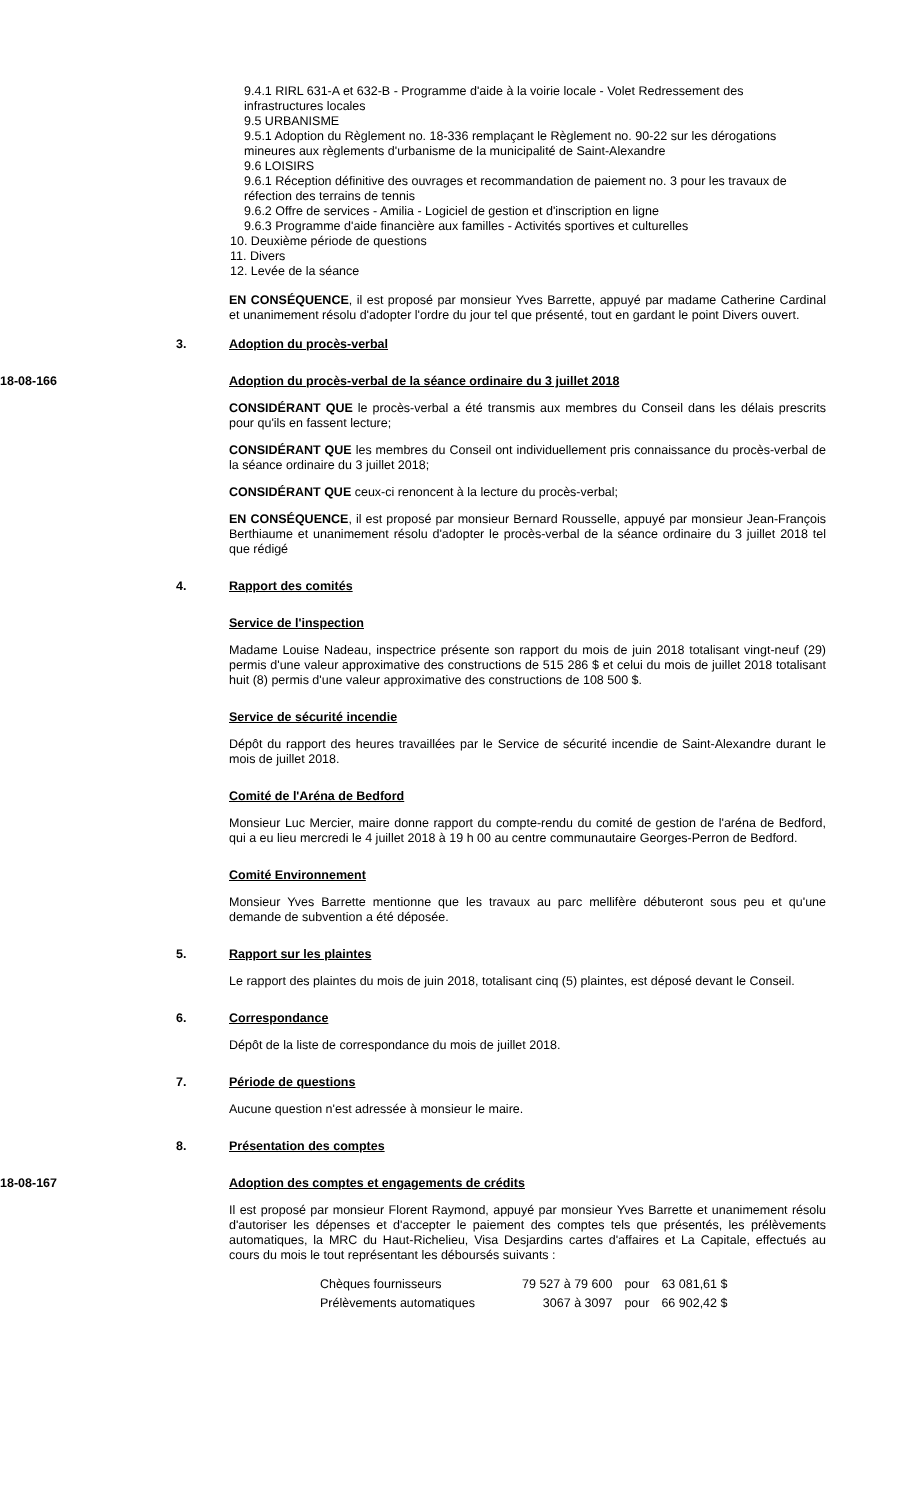9.4.1 RIRL 631-A et 632-B - Programme d'aide à la voirie locale - Volet Redressement des infrastructures locales
9.5 URBANISME
9.5.1 Adoption du Règlement no. 18-336 remplaçant le Règlement no. 90-22 sur les dérogations mineures aux règlements d'urbanisme de la municipalité de Saint-Alexandre
9.6 LOISIRS
9.6.1 Réception définitive des ouvrages et recommandation de paiement no. 3 pour les travaux de réfection des terrains de tennis
9.6.2 Offre de services - Amilia - Logiciel de gestion et d'inscription en ligne
9.6.3 Programme d'aide financière aux familles - Activités sportives et culturelles
10. Deuxième période de questions
11. Divers
12. Levée de la séance
EN CONSÉQUENCE, il est proposé par monsieur Yves Barrette, appuyé par madame Catherine Cardinal et unanimement résolu d'adopter l'ordre du jour tel que présenté, tout en gardant le point Divers ouvert.
3. Adoption du procès-verbal
18-08-166 Adoption du procès-verbal de la séance ordinaire du 3 juillet 2018
CONSIDÉRANT QUE le procès-verbal a été transmis aux membres du Conseil dans les délais prescrits pour qu'ils en fassent lecture;
CONSIDÉRANT QUE les membres du Conseil ont individuellement pris connaissance du procès-verbal de la séance ordinaire du 3 juillet 2018;
CONSIDÉRANT QUE ceux-ci renoncent à la lecture du procès-verbal;
EN CONSÉQUENCE, il est proposé par monsieur Bernard Rousselle, appuyé par monsieur Jean-François Berthiaume et unanimement résolu d'adopter le procès-verbal de la séance ordinaire du 3 juillet 2018 tel que rédigé
4. Rapport des comités
Service de l'inspection
Madame Louise Nadeau, inspectrice présente son rapport du mois de juin 2018 totalisant vingt-neuf (29) permis d'une valeur approximative des constructions de 515 286 $ et celui du mois de juillet 2018 totalisant huit (8) permis d'une valeur approximative des constructions de 108 500 $.
Service de sécurité incendie
Dépôt du rapport des heures travaillées par le Service de sécurité incendie de Saint-Alexandre durant le mois de juillet 2018.
Comité de l'Aréna de Bedford
Monsieur Luc Mercier, maire donne rapport du compte-rendu du comité de gestion de l'aréna de Bedford, qui a eu lieu mercredi le 4 juillet 2018 à 19 h 00 au centre communautaire Georges-Perron de Bedford.
Comité Environnement
Monsieur Yves Barrette mentionne que les travaux au parc mellifère débuteront sous peu et qu'une demande de subvention a été déposée.
5. Rapport sur les plaintes
Le rapport des plaintes du mois de juin 2018, totalisant cinq (5) plaintes, est déposé devant le Conseil.
6. Correspondance
Dépôt de la liste de correspondance du mois de juillet 2018.
7. Période de questions
Aucune question n'est adressée à monsieur le maire.
8. Présentation des comptes
18-08-167 Adoption des comptes et engagements de crédits
Il est proposé par monsieur Florent Raymond, appuyé par monsieur Yves Barrette et unanimement résolu d'autoriser les dépenses et d'accepter le paiement des comptes tels que présentés, les prélèvements automatiques, la MRC du Haut-Richelieu, Visa Desjardins cartes d'affaires et La Capitale, effectués au cours du mois le tout représentant les déboursés suivants :
| Chèques fournisseurs | 79 527 à 79 600 | pour | 63 081,61 $ |
| Prélèvements automatiques | 3067 à 3097 | pour | 66 902,42 $ |